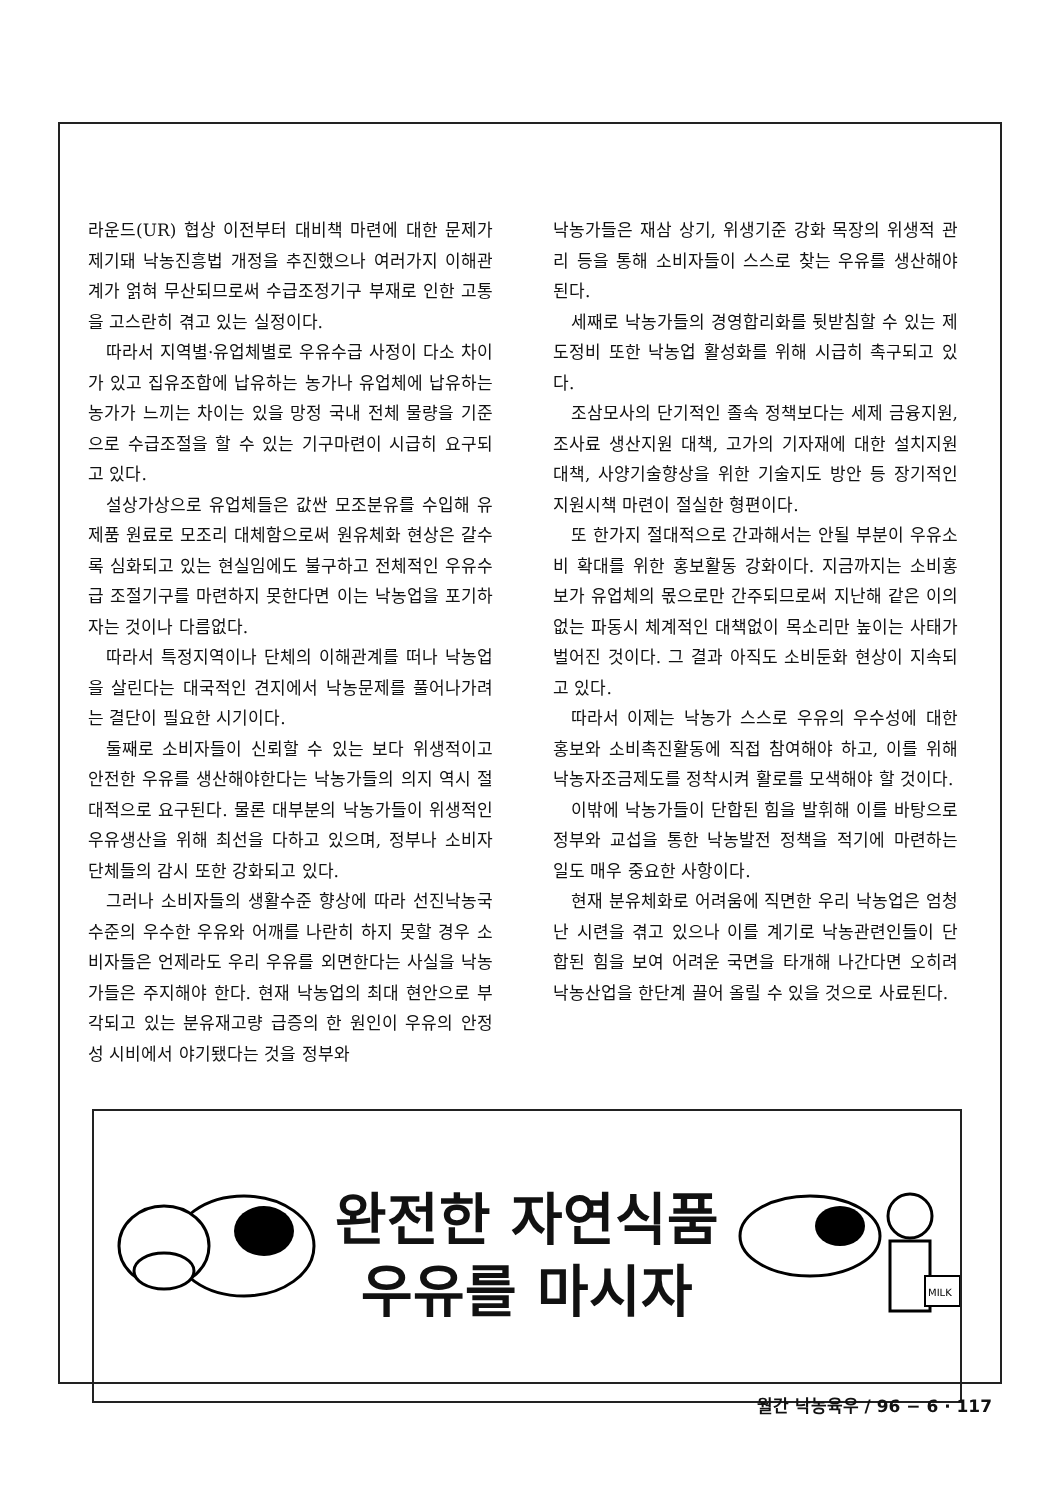라운드(UR) 협상 이전부터 대비책 마련에 대한 문제가 제기돼 낙농진흥법 개정을 추진했으나 여러가지 이해관계가 얽혀 무산되므로써 수급조정기구 부재로 인한 고통을 고스란히 겪고 있는 실정이다.
따라서 지역별·유업체별로 우유수급 사정이 다소 차이가 있고 집유조합에 납유하는 농가나 유업체에 납유하는 농가가 느끼는 차이는 있을 망정 국내 전체 물량을 기준으로 수급조절을 할 수 있는 기구마련이 시급히 요구되고 있다.
설상가상으로 유업체들은 값싼 모조분유를 수입해 유제품 원료로 모조리 대체함으로써 원유체화 현상은 갈수록 심화되고 있는 현실임에도 불구하고 전체적인 우유수급 조절기구를 마련하지 못한다면 이는 낙농업을 포기하자는 것이나 다름없다.
따라서 특정지역이나 단체의 이해관계를 떠나 낙농업을 살린다는 대국적인 견지에서 낙농문제를 풀어나가려는 결단이 필요한 시기이다.
둘째로 소비자들이 신뢰할 수 있는 보다 위생적이고 안전한 우유를 생산해야한다는 낙농가들의 의지 역시 절대적으로 요구된다. 물론 대부분의 낙농가들이 위생적인 우유생산을 위해 최선을 다하고 있으며, 정부나 소비자단체들의 감시 또한 강화되고 있다.
그러나 소비자들의 생활수준 향상에 따라 선진낙농국 수준의 우수한 우유와 어깨를 나란히 하지 못할 경우 소비자들은 언제라도 우리 우유를 외면한다는 사실을 낙농가들은 주지해야 한다. 현재 낙농업의 최대 현안으로 부각되고 있는 분유재고량 급증의 한 원인이 우유의 안정성 시비에서 야기됐다는 것을 정부와
낙농가들은 재삼 상기, 위생기준 강화 목장의 위생적 관리 등을 통해 소비자들이 스스로 찾는 우유를 생산해야 된다.
세째로 낙농가들의 경영합리화를 뒷받침할 수 있는 제도정비 또한 낙농업 활성화를 위해 시급히 촉구되고 있다.
조삼모사의 단기적인 졸속 정책보다는 세제 금융지원, 조사료 생산지원 대책, 고가의 기자재에 대한 설치지원 대책, 사양기술향상을 위한 기술지도 방안 등 장기적인 지원시책 마련이 절실한 형편이다.
또 한가지 절대적으로 간과해서는 안될 부분이 우유소비 확대를 위한 홍보활동 강화이다. 지금까지는 소비홍보가 유업체의 몫으로만 간주되므로써 지난해 같은 이의없는 파동시 체계적인 대책없이 목소리만 높이는 사태가 벌어진 것이다. 그 결과 아직도 소비둔화 현상이 지속되고 있다.
따라서 이제는 낙농가 스스로 우유의 우수성에 대한 홍보와 소비촉진활동에 직접 참여해야 하고, 이를 위해 낙농자조금제도를 정착시켜 활로를 모색해야 할 것이다.
이밖에 낙농가들이 단합된 힘을 발휘해 이를 바탕으로 정부와 교섭을 통한 낙농발전 정책을 적기에 마련하는 일도 매우 중요한 사항이다.
현재 분유체화로 어려움에 직면한 우리 낙농업은 엄청난 시련을 겪고 있으나 이를 계기로 낙농관련인들이 단합된 힘을 보여 어려운 국면을 타개해 나간다면 오히려 낙농산업을 한단계 끌어 올릴 수 있을 것으로 사료된다.
완전한 자연식품
우유를 마시자
MILK
월간 낙농육우 / 96 − 6 · 117